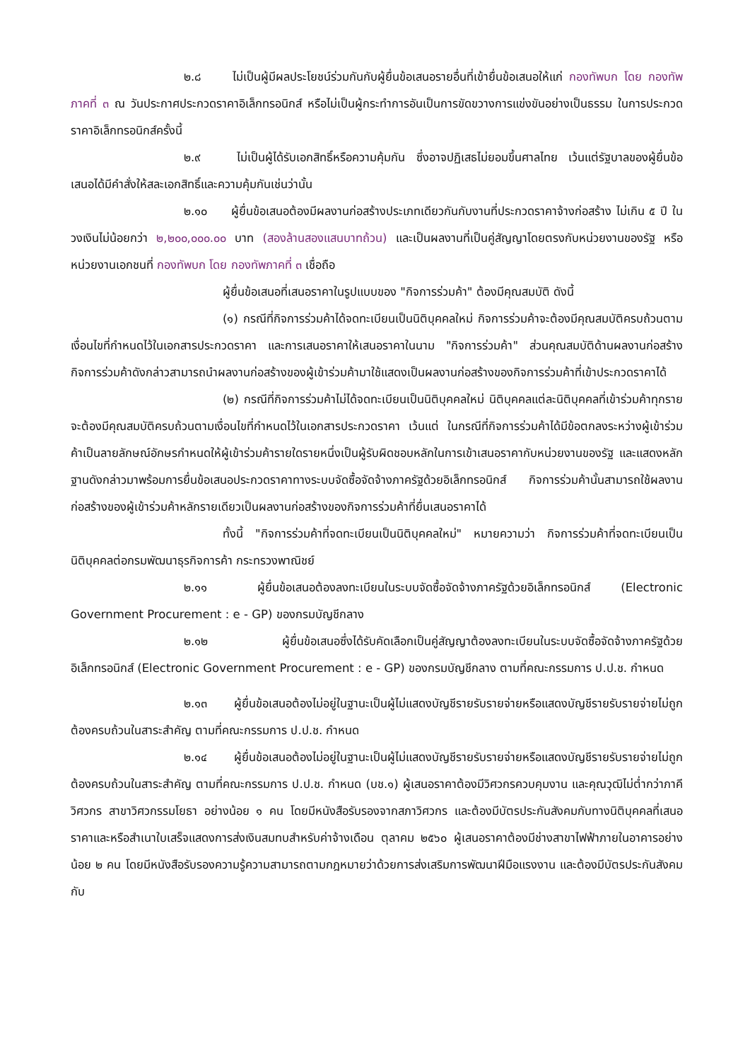๒.๘ ไม่เป็นผู้มีผลประโยชน์ร่วมกันกับผู้ยื่นข้อเสนอรายอื่นที่เข้ายื่นข้อเสนอให้แก่ กองทัพบก โดย กองทัพภาคที่ ๓ ณ วันประกาศประกวดราคาอิเล็กทรอนิกส์ หรือไม่เป็นผู้กระทำการอันเป็นการขัดขวางการแข่งขันอย่างเป็นธรรม ในการประกวดราคาอิเล็กทรอนิกส์ครั้งนี้
๒.๙ ไม่เป็นผู้ได้รับเอกสิทธิ์หรือความคุ้มกัน ซึ่งอาจปฏิเสธไม่ยอมขึ้นศาลไทย เว้นแต่รัฐบาลของผู้ยื่นข้อเสนอได้มีคำสั่งให้สละเอกสิทธิ์และความคุ้มกันเช่นว่านั้น
๒.๑๐ ผู้ยื่นข้อเสนอต้องมีผลงานก่อสร้างประเภทเดียวกันกับงานที่ประกวดราคาจ้างก่อสร้าง ไม่เกิน ๕ ปี ในวงเงินไม่น้อยกว่า ๒,๒๐๐,๐๐๐.๐๐ บาท (สองล้านสองแสนบาทถ้วน) และเป็นผลงานที่เป็นคู่สัญญาโดยตรงกับหน่วยงานของรัฐ หรือหน่วยงานเอกชนที่ กองทัพบก โดย กองทัพภาคที่ ๓ เชื่อถือ
ผู้ยื่นข้อเสนอที่เสนอราคาในรูปแบบของ "กิจการร่วมค้า" ต้องมีคุณสมบัติ ดังนี้
(๑) กรณีที่กิจการร่วมค้าได้จดทะเบียนเป็นนิติบุคคลใหม่ กิจการร่วมค้าจะต้องมีคุณสมบัติครบถ้วนตามเงื่อนไขที่กำหนดไว้ในเอกสารประกวดราคา และการเสนอราคาให้เสนอราคาในนาม "กิจการร่วมค้า" ส่วนคุณสมบัติด้านผลงานก่อสร้าง กิจการร่วมค้าดังกล่าวสามารถนำผลงานก่อสร้างของผู้เข้าร่วมค้ามาใช้แสดงเป็นผลงานก่อสร้างของกิจการร่วมค้าที่เข้าประกวดราคาได้
(๒) กรณีที่กิจการร่วมค้าไม่ได้จดทะเบียนเป็นนิติบุคคลใหม่ นิติบุคคลแต่ละนิติบุคคลที่เข้าร่วมค้าทุกรายจะต้องมีคุณสมบัติครบถ้วนตามเงื่อนไขที่กำหนดไว้ในเอกสารประกวดราคา เว้นแต่ ในกรณีที่กิจการร่วมค้าได้มีข้อตกลงระหว่างผู้เข้าร่วมค้าเป็นลายลักษณ์อักษรกำหนดให้ผู้เข้าร่วมค้ารายใดรายหนึ่งเป็นผู้รับผิดชอบหลักในการเข้าเสนอราคากับหน่วยงานของรัฐ และแสดงหลักฐานดังกล่าวมาพร้อมการยื่นข้อเสนอประกวดราคาทางระบบจัดซื้อจัดจ้างภาครัฐด้วยอิเล็กทรอนิกส์ กิจการร่วมค้านั้นสามารถใช้ผลงานก่อสร้างของผู้เข้าร่วมค้าหลักรายเดียวเป็นผลงานก่อสร้างของกิจการร่วมค้าที่ยื่นเสนอราคาได้
ทั้งนี้ "กิจการร่วมค้าที่จดทะเบียนเป็นนิติบุคคลใหม่" หมายความว่า กิจการร่วมค้าที่จดทะเบียนเป็นนิติบุคคลต่อกรมพัฒนาธุรกิจการค้า กระทรวงพาณิชย์
๒.๑๑ ผู้ยื่นข้อเสนอต้องลงทะเบียนในระบบจัดซื้อจัดจ้างภาครัฐด้วยอิเล็กทรอนิกส์ (Electronic Government Procurement : e - GP) ของกรมบัญชีกลาง
๒.๑๒ ผู้ยื่นข้อเสนอซึ่งได้รับคัดเลือกเป็นคู่สัญญาต้องลงทะเบียนในระบบจัดซื้อจัดจ้างภาครัฐด้วยอิเล็กทรอนิกส์ (Electronic Government Procurement : e - GP) ของกรมบัญชีกลาง ตามที่คณะกรรมการ ป.ป.ช. กำหนด
๒.๑๓ ผู้ยื่นข้อเสนอต้องไม่อยู่ในฐานะเป็นผู้ไม่แสดงบัญชีรายรับรายจ่ายหรือแสดงบัญชีรายรับรายจ่ายไม่ถูกต้องครบถ้วนในสาระสำคัญ ตามที่คณะกรรมการ ป.ป.ช. กำหนด
๒.๑๔ ผู้ยื่นข้อเสนอต้องไม่อยู่ในฐานะเป็นผู้ไม่แสดงบัญชีรายรับรายจ่ายหรือแสดงบัญชีรายรับรายจ่ายไม่ถูกต้องครบถ้วนในสาระสำคัญ ตามที่คณะกรรมการ ป.ป.ช. กำหนด (บช.๑) ผู้เสนอราคาต้องมีวิศวกรควบคุมงาน และคุณวุฒิไม่ต่ำกว่าภาคีวิศวกร สาขาวิศวกรรมโยธา อย่างน้อย ๑ คน โดยมีหนังสือรับรองจากสภาวิศวกร และต้องมีบัตรประกันสังคมกับทางนิติบุคคลที่เสนอราคาและหรือสำเนาใบเสร็จแสดงการส่งเงินสมทบสำหรับค่าจ้างเดือน ตุลาคม ๒๕๖๐ ผู้เสนอราคาต้องมีช่างสาขาไฟฟ้าภายในอาคารอย่างน้อย ๒ คน โดยมีหนังสือรับรองความรู้ความสามารถตามกฎหมายว่าด้วยการส่งเสริมการพัฒนาฝีมือแรงงาน และต้องมีบัตรประกันสังคมกับ